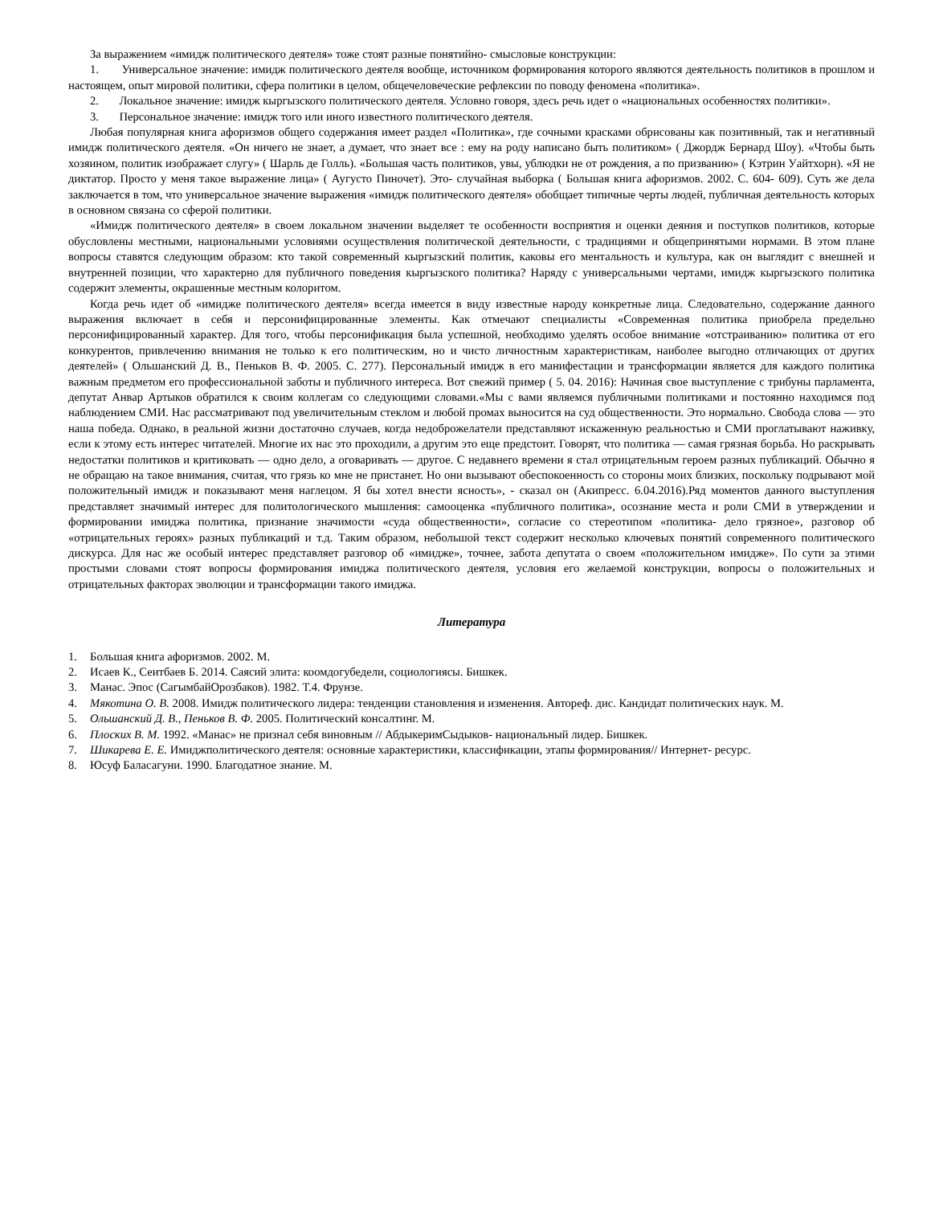За выражением «имидж политического деятеля» тоже стоят разные понятийно- смысловые конструкции:
1. Универсальное значение: имидж политического деятеля вообще, источником формирования которого являются деятельность политиков в прошлом и настоящем, опыт мировой политики, сфера политики в целом, общечеловеческие рефлексии по поводу феномена «политика».
2. Локальное значение: имидж кыргызского политического деятеля. Условно говоря, здесь речь идет о «национальных особенностях политики».
3. Персональное значение: имидж того или иного известного политического деятеля.
Любая популярная книга афоризмов общего содержания имеет раздел «Политика», где сочными красками обрисованы как позитивный, так и негативный имидж политического деятеля. «Он ничего не знает, а думает, что знает все : ему на роду написано быть политиком» ( Джордж Бернард Шоу). «Чтобы быть хозяином, политик изображает слугу» ( Шарль де Голль). «Большая часть политиков, увы, ублюдки не от рождения, а по призванию» ( Кэтрин Уайтхорн). «Я не диктатор. Просто у меня такое выражение лица» ( Аугусто Пиночет). Это- случайная выборка ( Большая книга афоризмов. 2002. С. 604- 609). Суть же дела заключается в том, что универсальное значение выражения «имидж политического деятеля» обобщает типичные черты людей, публичная деятельность которых в основном связана со сферой политики.
«Имидж политического деятеля» в своем локальном значении выделяет те особенности восприятия и оценки деяния и поступков политиков, которые обусловлены местными, национальными условиями осуществления политической деятельности, с традициями и общепринятыми нормами. В этом плане вопросы ставятся следующим образом: кто такой современный кыргызский политик, каковы его ментальность и культура, как он выглядит с внешней и внутренней позиции, что характерно для публичного поведения кыргызского политика? Наряду с универсальными чертами, имидж кыргызского политика содержит элементы, окрашенные местным колоритом.
Когда речь идет об «имидже политического деятеля» всегда имеется в виду известные народу конкретные лица. Следовательно, содержание данного выражения включает в себя и персонифицированные элементы. Как отмечают специалисты «Современная политика приобрела предельно персонифицированный характер. Для того, чтобы персонификация была успешной, необходимо уделять особое внимание «отстраиванию» политика от его конкурентов, привлечению внимания не только к его политическим, но и чисто личностным характеристикам, наиболее выгодно отличающих от других деятелей» ( Ольшанский Д. В., Пеньков В. Ф. 2005. С. 277). Персональный имидж в его манифестации и трансформации является для каждого политика важным предметом его профессиональной заботы и публичного интереса. Вот свежий пример ( 5. 04. 2016): Начиная свое выступление с трибуны парламента, депутат Анвар Артыков обратился к своим коллегам со следующими словами.«Мы с вами являемся публичными политиками и постоянно находимся под наблюдением СМИ. Нас рассматривают под увеличительным стеклом и любой промах выносится на суд общественности. Это нормально. Свобода слова — это наша победа. Однако, в реальной жизни достаточно случаев, когда недоброжелатели представляют искаженную реальностью и СМИ проглатывают наживку, если к этому есть интерес читателей. Многие их нас это проходили, а другим это еще предстоит. Говорят, что политика — самая грязная борьба. Но раскрывать недостатки политиков и критиковать — одно дело, а оговаривать — другое. С недавнего времени я стал отрицательным героем разных публикаций. Обычно я не обращаю на такое внимания, считая, что грязь ко мне не пристанет. Но они вызывают обеспокоенность со стороны моих близких, поскольку подрывают мой положительный имидж и показывают меня наглецом. Я бы хотел внести ясность», - сказал он (Акипресс. 6.04.2016).Ряд моментов данного выступления представляет значимый интерес для политологического мышления: самооценка «публичного политика», осознание места и роли СМИ в утверждении и формировании имиджа политика, признание значимости «суда общественности», согласие со стереотипом «политика- дело грязное», разговор об «отрицательных героях» разных публикаций и т.д. Таким образом, небольшой текст содержит несколько ключевых понятий современного политического дискурса. Для нас же особый интерес представляет разговор об «имидже», точнее, забота депутата о своем «положительном имидже». По сути за этими простыми словами стоят вопросы формирования имиджа политического деятеля, условия его желаемой конструкции, вопросы о положительных и отрицательных факторах эволюции и трансформации такого имиджа.
Литература
1. Большая книга афоризмов. 2002. М.
2. Исаев К., Сеитбаев Б. 2014. Саясий элита: коомдогубедели, социологиясы. Бишкек.
3. Манас. Эпос (СагымбайОрозбаков). 1982. Т.4. Фрунзе.
4. Мякотина О. В. 2008. Имидж политического лидера: тенденции становления и изменения. Автореф. дис. Кандидат политических наук. М.
5. Ольшанский Д. В., Пеньков В. Ф. 2005. Политический консалтинг. М.
6. Плоских В. М. 1992. «Манас» не признал себя виновным // АбдыкеримСыдыков- национальный лидер. Бишкек.
7. Шикарева Е. Е. Имиджполитического деятеля: основные характеристики, классификации, этапы формирования// Интернет- ресурс.
8. Юсуф Баласагуни. 1990. Благодатное знание. М.